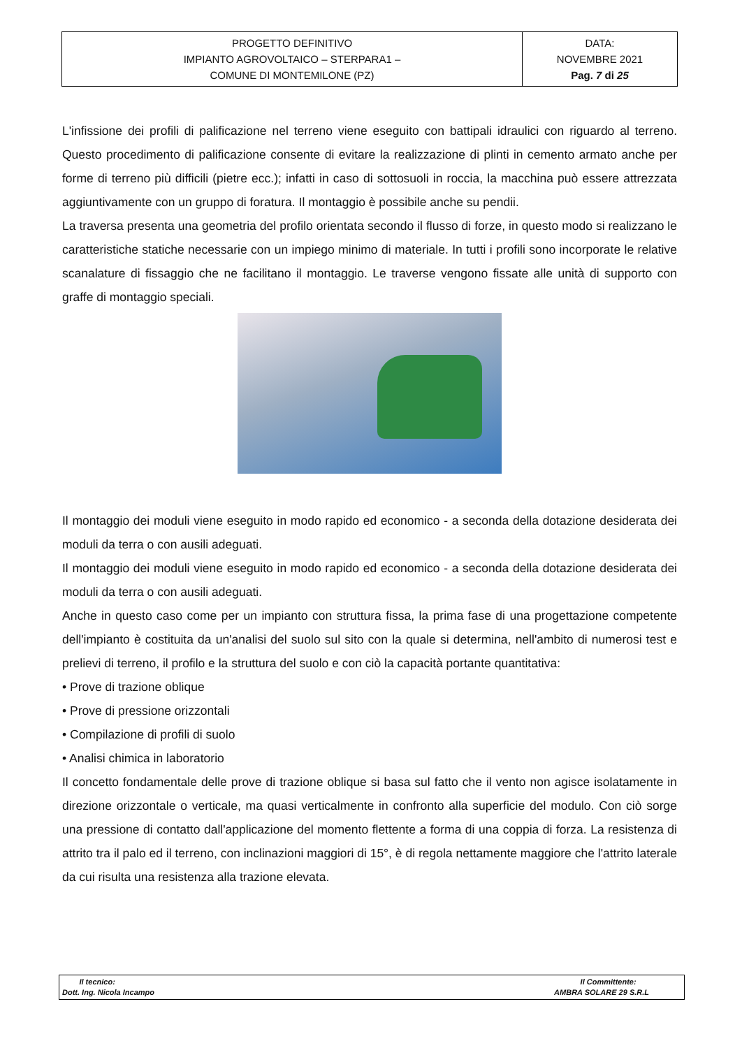| PROGETTO DEFINITIVO IMPIANTO AGROVOLTAICO – STERPARA1 – COMUNE DI MONTEMILONE (PZ) | DATA: NOVEMBRE 2021 Pag. 7 di 25 |
L'infissione dei profili di palificazione nel terreno viene eseguito con battipali idraulici con riguardo al terreno. Questo procedimento di palificazione consente di evitare la realizzazione di plinti in cemento armato anche per forme di terreno più difficili (pietre ecc.); infatti in caso di sottosuoli in roccia, la macchina può essere attrezzata aggiuntivamente con un gruppo di foratura. Il montaggio è possibile anche su pendii.
La traversa presenta una geometria del profilo orientata secondo il flusso di forze, in questo modo si realizzano le caratteristiche statiche necessarie con un impiego minimo di materiale. In tutti i profili sono incorporate le relative scanalature di fissaggio che ne facilitano il montaggio. Le traverse vengono fissate alle unità di supporto con graffe di montaggio speciali.
Il montaggio dei moduli viene eseguito in modo rapido ed economico - a seconda della dotazione desiderata dei moduli da terra o con ausili adeguati.
Il montaggio dei moduli viene eseguito in modo rapido ed economico - a seconda della dotazione desiderata dei moduli da terra o con ausili adeguati.
Anche in questo caso come per un impianto con struttura fissa, la prima fase di una progettazione competente dell'impianto è costituita da un'analisi del suolo sul sito con la quale si determina, nell'ambito di numerosi test e prelievi di terreno, il profilo e la struttura del suolo e con ciò la capacità portante quantitativa:
• Prove di trazione oblique
• Prove di pressione orizzontali
• Compilazione di profili di suolo
• Analisi chimica in laboratorio
Il concetto fondamentale delle prove di trazione oblique si basa sul fatto che il vento non agisce isolatamente in direzione orizzontale o verticale, ma quasi verticalmente in confronto alla superficie del modulo. Con ciò sorge una pressione di contatto dall'applicazione del momento flettente a forma di una coppia di forza. La resistenza di attrito tra il palo ed il terreno, con inclinazioni maggiori di 15°, è di regola nettamente maggiore che l'attrito laterale da cui risulta una resistenza alla trazione elevata.
| Il tecnico: Dott. Ing. Nicola Incampo | Il Committente: AMBRA SOLARE 29 S.R.L |